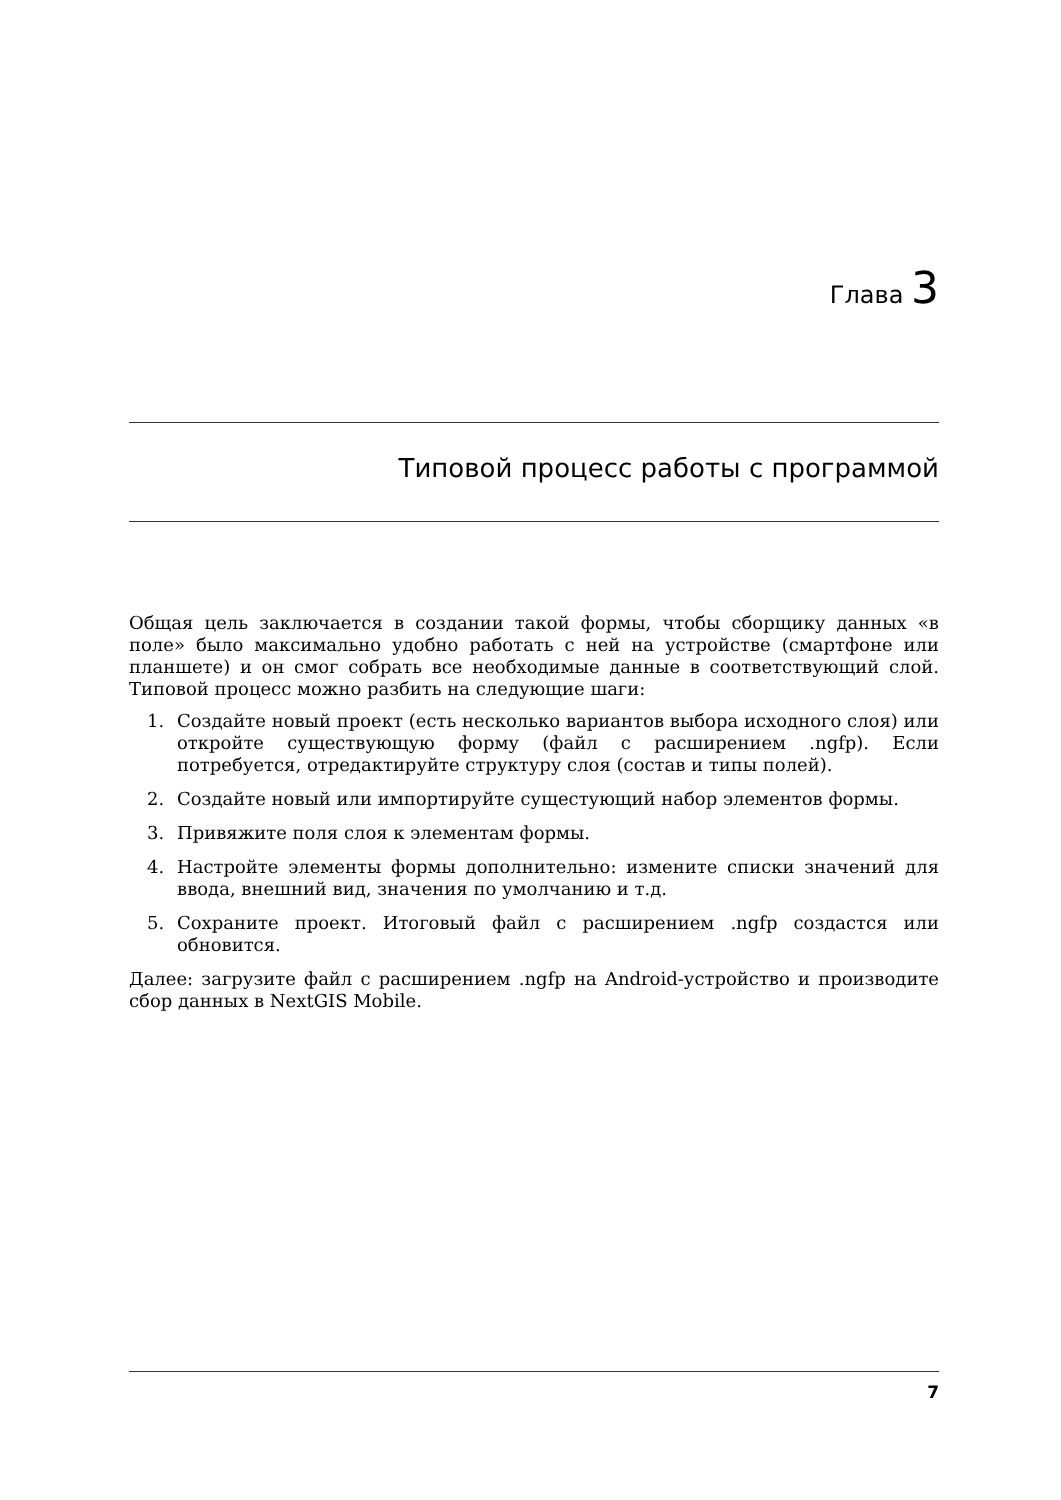Глава 3
Типовой процесс работы с программой
Общая цель заключается в создании такой формы, чтобы сборщику данных «в поле» было максимально удобно работать с ней на устройстве (смартфоне или планшете) и он смог собрать все необходимые данные в соответствующий слой. Типовой процесс можно разбить на следующие шаги:
1. Создайте новый проект (есть несколько вариантов выбора исходного слоя) или откройте существующую форму (файл с расширением .ngfp). Если потребуется, отредактируйте структуру слоя (состав и типы полей).
2. Создайте новый или импортируйте сущестующий набор элементов формы.
3. Привяжите поля слоя к элементам формы.
4. Настройте элементы формы дополнительно: измените списки значений для ввода, внешний вид, значения по умолчанию и т.д.
5. Сохраните проект. Итоговый файл с расширением .ngfp создастся или обновится.
Далее: загрузите файл с расширением .ngfp на Android-устройство и производите сбор данных в NextGIS Mobile.
7